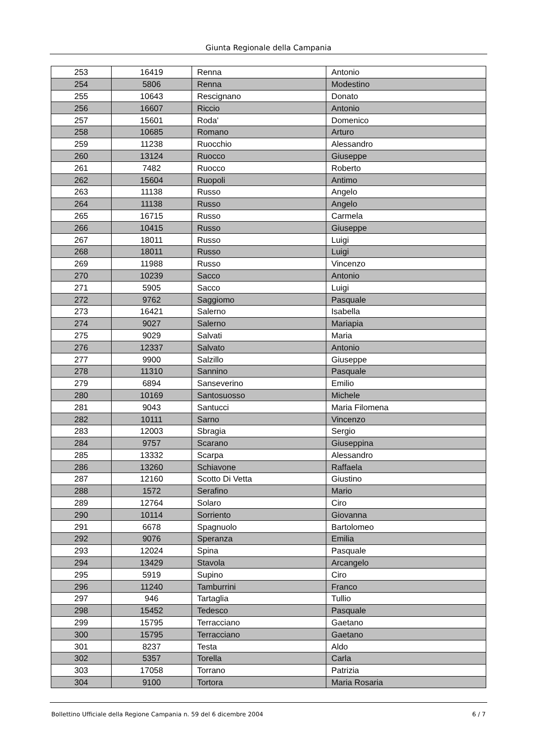Giunta Regionale della Campania
| 253 | 16419 | Renna | Antonio |
| 254 | 5806 | Renna | Modestino |
| 255 | 10643 | Rescignano | Donato |
| 256 | 16607 | Riccio | Antonio |
| 257 | 15601 | Roda' | Domenico |
| 258 | 10685 | Romano | Arturo |
| 259 | 11238 | Ruocchio | Alessandro |
| 260 | 13124 | Ruocco | Giuseppe |
| 261 | 7482 | Ruocco | Roberto |
| 262 | 15604 | Ruopoli | Antimo |
| 263 | 11138 | Russo | Angelo |
| 264 | 11138 | Russo | Angelo |
| 265 | 16715 | Russo | Carmela |
| 266 | 10415 | Russo | Giuseppe |
| 267 | 18011 | Russo | Luigi |
| 268 | 18011 | Russo | Luigi |
| 269 | 11988 | Russo | Vincenzo |
| 270 | 10239 | Sacco | Antonio |
| 271 | 5905 | Sacco | Luigi |
| 272 | 9762 | Saggiomo | Pasquale |
| 273 | 16421 | Salerno | Isabella |
| 274 | 9027 | Salerno | Mariapia |
| 275 | 9029 | Salvati | Maria |
| 276 | 12337 | Salvato | Antonio |
| 277 | 9900 | Salzillo | Giuseppe |
| 278 | 11310 | Sannino | Pasquale |
| 279 | 6894 | Sanseverino | Emilio |
| 280 | 10169 | Santosuosso | Michele |
| 281 | 9043 | Santucci | Maria Filomena |
| 282 | 10111 | Sarno | Vincenzo |
| 283 | 12003 | Sbragia | Sergio |
| 284 | 9757 | Scarano | Giuseppina |
| 285 | 13332 | Scarpa | Alessandro |
| 286 | 13260 | Schiavone | Raffaela |
| 287 | 12160 | Scotto Di Vetta | Giustino |
| 288 | 1572 | Serafino | Mario |
| 289 | 12764 | Solaro | Ciro |
| 290 | 10114 | Sorriento | Giovanna |
| 291 | 6678 | Spagnuolo | Bartolomeo |
| 292 | 9076 | Speranza | Emilia |
| 293 | 12024 | Spina | Pasquale |
| 294 | 13429 | Stavola | Arcangelo |
| 295 | 5919 | Supino | Ciro |
| 296 | 11240 | Tamburrini | Franco |
| 297 | 946 | Tartaglia | Tullio |
| 298 | 15452 | Tedesco | Pasquale |
| 299 | 15795 | Terracciano | Gaetano |
| 300 | 15795 | Terracciano | Gaetano |
| 301 | 8237 | Testa | Aldo |
| 302 | 5357 | Torella | Carla |
| 303 | 17058 | Torrano | Patrizia |
| 304 | 9100 | Tortora | Maria Rosaria |
Bollettino Ufficiale della Regione Campania n. 59 del 6 dicembre 2004 6 / 7